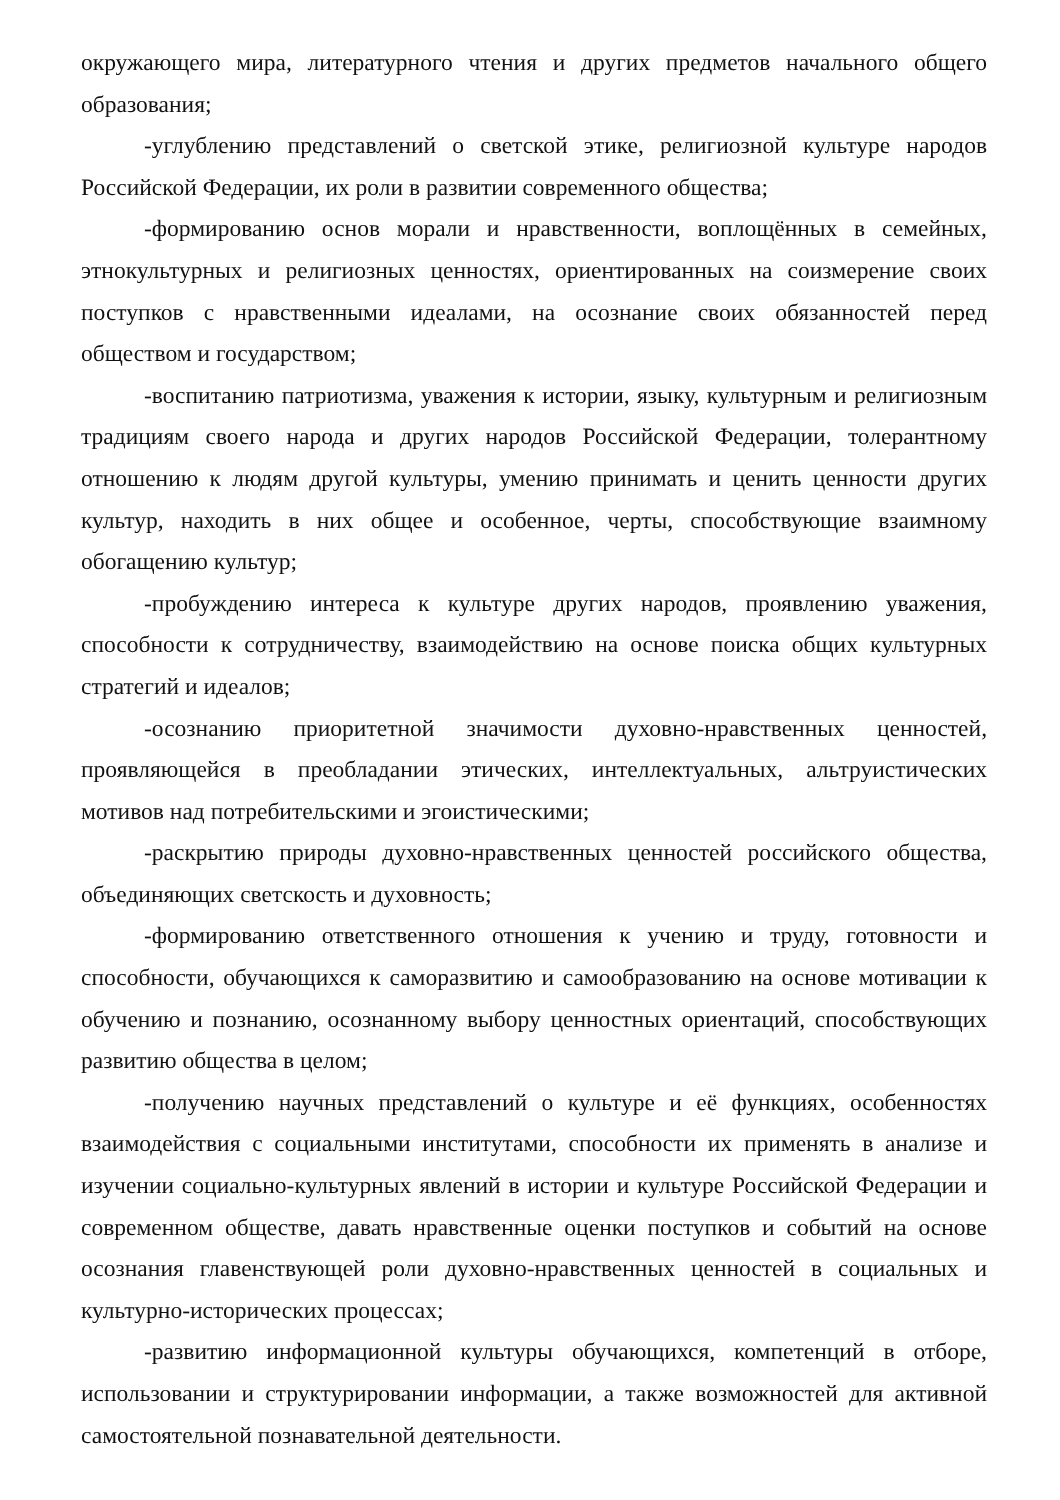окружающего мира, литературного чтения и других предметов начального общего образования;
-углублению представлений о светской этике, религиозной культуре народов Российской Федерации, их роли в развитии современного общества;
-формированию основ морали и нравственности, воплощённых в семейных, этнокультурных и религиозных ценностях, ориентированных на соизмерение своих поступков с нравственными идеалами, на осознание своих обязанностей перед обществом и государством;
-воспитанию патриотизма, уважения к истории, языку, культурным и религиозным традициям своего народа и других народов Российской Федерации, толерантному отношению к людям другой культуры, умению принимать и ценить ценности других культур, находить в них общее и особенное, черты, способствующие взаимному обогащению культур;
-пробуждению интереса к культуре других народов, проявлению уважения, способности к сотрудничеству, взаимодействию на основе поиска общих культурных стратегий и идеалов;
-осознанию приоритетной значимости духовно-нравственных ценностей, проявляющейся в преобладании этических, интеллектуальных, альтруистических мотивов над потребительскими и эгоистическими;
-раскрытию природы духовно-нравственных ценностей российского общества, объединяющих светскость и духовность;
-формированию ответственного отношения к учению и труду, готовности и способности, обучающихся к саморазвитию и самообразованию на основе мотивации к обучению и познанию, осознанному выбору ценностных ориентаций, способствующих развитию общества в целом;
-получению научных представлений о культуре и её функциях, особенностях взаимодействия с социальными институтами, способности их применять в анализе и изучении социально-культурных явлений в истории и культуре Российской Федерации и современном обществе, давать нравственные оценки поступков и событий на основе осознания главенствующей роли духовно-нравственных ценностей в социальных и культурно-исторических процессах;
-развитию информационной культуры обучающихся, компетенций в отборе, использовании и структурировании информации, а также возможностей для активной самостоятельной познавательной деятельности.